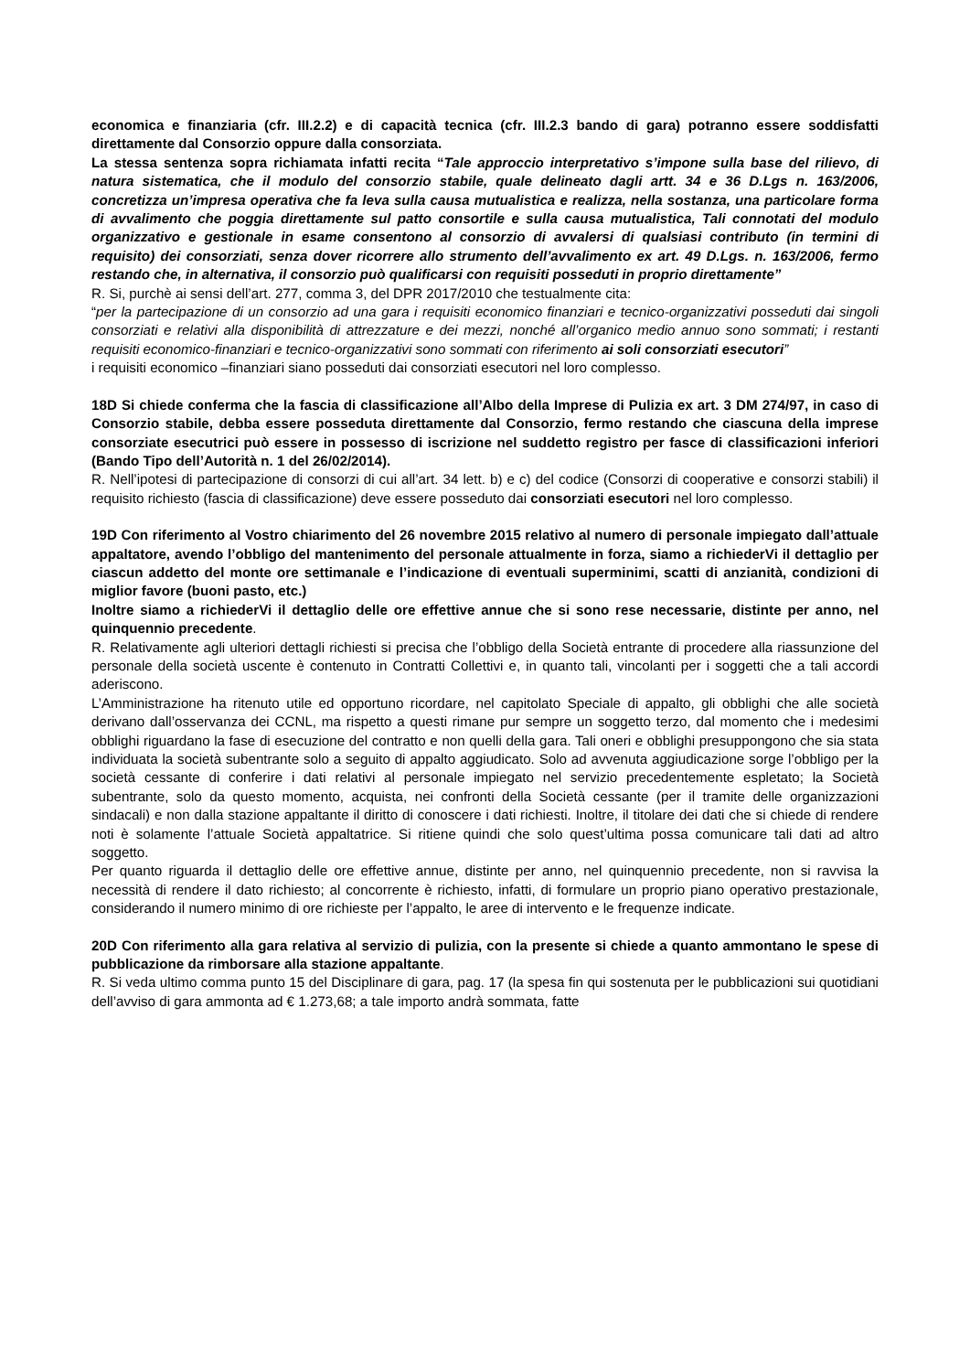economica e finanziaria (cfr. III.2.2) e di capacità tecnica (cfr. III.2.3 bando di gara) potranno essere soddisfatti direttamente dal Consorzio oppure dalla consorziata.
La stessa sentenza sopra richiamata infatti recita “Tale approccio interpretativo s’impone sulla base del rilievo, di natura sistematica, che il modulo del consorzio stabile, quale delineato dagli artt. 34 e 36 D.Lgs n. 163/2006, concretizza un’impresa operativa che fa leva sulla causa mutualistica e realizza, nella sostanza, una particolare forma di avvalimento che poggia direttamente sul patto consortile e sulla causa mutualistica, Tali connotati del modulo organizzativo e gestionale in esame consentono al consorzio di avvalersi di qualsiasi contributo (in termini di requisito) dei consorziati, senza dover ricorrere allo strumento dell’avvalimento ex art. 49 D.Lgs. n. 163/2006, fermo restando che, in alternativa, il consorzio può qualificarsi con requisiti posseduti in proprio direttamente”
R. Si, purchè ai sensi dell’art. 277, comma 3, del DPR 2017/2010 che testualmente cita:
“per la partecipazione di un consorzio ad una gara i requisiti economico finanziari e tecnico-organizzativi posseduti dai singoli consorziati e relativi alla disponibilità di attrezzature e dei mezzi, nonché all’organico medio annuo sono sommati; i restanti requisiti economico-finanziari e tecnico-organizzativi sono sommati con riferimento ai soli consorziati esecutori”
i requisiti economico –finanziari siano posseduti dai consorziati esecutori nel loro complesso.
18D Si chiede conferma che la fascia di classificazione all’Albo della Imprese di Pulizia ex art. 3 DM 274/97, in caso di Consorzio stabile, debba essere posseduta direttamente dal Consorzio, fermo restando che ciascuna della imprese consorziate esecutrici può essere in possesso di iscrizione nel suddetto registro per fasce di classificazioni inferiori (Bando Tipo dell’Autorità n. 1 del 26/02/2014).
R. Nell’ipotesi di partecipazione di consorzi di cui all’art. 34 lett. b) e c) del codice (Consorzi di cooperative e consorzi stabili) il requisito richiesto (fascia di classificazione) deve essere posseduto dai consorziati esecutori nel loro complesso.
19D Con riferimento al Vostro chiarimento del 26 novembre 2015 relativo al numero di personale impiegato dall’attuale appaltatore, avendo l’obbligo del mantenimento del personale attualmente in forza, siamo a richiederVi il dettaglio per ciascun addetto del monte ore settimanale e l’indicazione di eventuali superminimi, scatti di anzianità, condizioni di miglior favore (buoni pasto, etc.)
Inoltre siamo a richiederVi il dettaglio delle ore effettive annue che si sono rese necessarie, distinte per anno, nel quinquennio precedente.
R. Relativamente agli ulteriori dettagli richiesti si precisa che l’obbligo della Società entrante di procedere alla riassunzione del personale della società uscente è contenuto in Contratti Collettivi e, in quanto tali, vincolanti per i soggetti che a tali accordi aderiscono.
L’Amministrazione ha ritenuto utile ed opportuno ricordare, nel capitolato Speciale di appalto, gli obblighi che alle società derivano dall’osservanza dei CCNL, ma rispetto a questi rimane pur sempre un soggetto terzo, dal momento che i medesimi obblighi riguardano la fase di esecuzione del contratto e non quelli della gara. Tali oneri e obblighi presuppongono che sia stata individuata la società subentrante solo a seguito di appalto aggiudicato. Solo ad avvenuta aggiudicazione sorge l’obbligo per la società cessante di conferire i dati relativi al personale impiegato nel servizio precedentemente espletato; la Società subentrante, solo da questo momento, acquista, nei confronti della Società cessante (per il tramite delle organizzazioni sindacali) e non dalla stazione appaltante il diritto di conoscere i dati richiesti. Inoltre, il titolare dei dati che si chiede di rendere noti è solamente l’attuale Società appaltatrice. Si ritiene quindi che solo quest’ultima possa comunicare tali dati ad altro soggetto.
Per quanto riguarda il dettaglio delle ore effettive annue, distinte per anno, nel quinquennio precedente, non si ravvisa la necessità di rendere il dato richiesto; al concorrente è richiesto, infatti, di formulare un proprio piano operativo prestazionale, considerando il numero minimo di ore richieste per l’appalto, le aree di intervento e le frequenze indicate.
20D Con riferimento alla gara relativa al servizio di pulizia, con la presente si chiede a quanto ammontano le spese di pubblicazione da rimborsare alla stazione appaltante.
R. Si veda ultimo comma punto 15 del Disciplinare di gara, pag. 17 (la spesa fin qui sostenuta per le pubblicazioni sui quotidiani dell’avviso di gara ammonta ad € 1.273,68; a tale importo andrà sommata, fatte